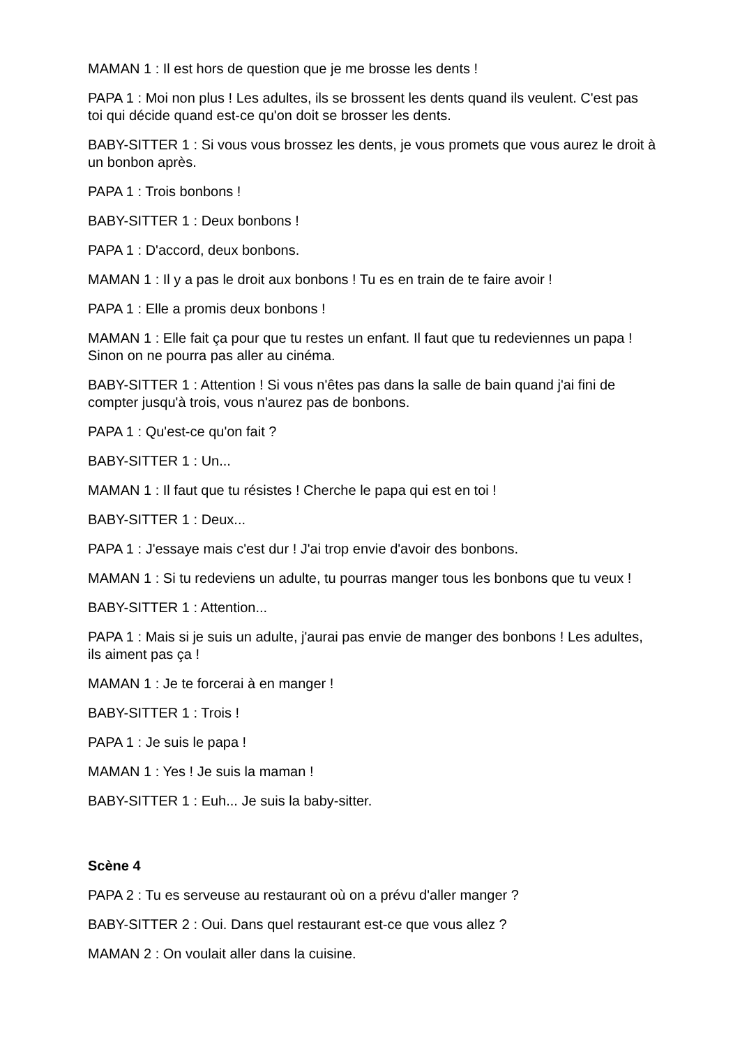MAMAN 1 : Il est hors de question que je me brosse les dents !
PAPA 1 : Moi non plus ! Les adultes, ils se brossent les dents quand ils veulent. C'est pas toi qui décide quand est-ce qu'on doit se brosser les dents.
BABY-SITTER 1 : Si vous vous brossez les dents, je vous promets que vous aurez le droit à un bonbon après.
PAPA 1 : Trois bonbons !
BABY-SITTER 1 : Deux bonbons !
PAPA 1 : D'accord, deux bonbons.
MAMAN 1 : Il y a pas le droit aux bonbons ! Tu es en train de te faire avoir !
PAPA 1 : Elle a promis deux bonbons !
MAMAN 1 : Elle fait ça pour que tu restes un enfant. Il faut que tu redeviennes un papa ! Sinon on ne pourra pas aller au cinéma.
BABY-SITTER 1 : Attention ! Si vous n'êtes pas dans la salle de bain quand j'ai fini de compter jusqu'à trois, vous n'aurez pas de bonbons.
PAPA 1 : Qu'est-ce qu'on fait ?
BABY-SITTER 1 : Un...
MAMAN 1 : Il faut que tu résistes ! Cherche le papa qui est en toi !
BABY-SITTER 1 : Deux...
PAPA 1 : J'essaye mais c'est dur ! J'ai trop envie d'avoir des bonbons.
MAMAN 1 : Si tu redeviens un adulte, tu pourras manger tous les bonbons que tu veux !
BABY-SITTER 1 : Attention...
PAPA 1 : Mais si je suis un adulte, j'aurai pas envie de manger des bonbons ! Les adultes, ils aiment pas ça !
MAMAN 1 : Je te forcerai à en manger !
BABY-SITTER 1 : Trois !
PAPA 1 : Je suis le papa !
MAMAN 1 : Yes ! Je suis la maman !
BABY-SITTER 1 : Euh... Je suis la baby-sitter.
Scène 4
PAPA 2 : Tu es serveuse au restaurant où on a prévu d'aller manger ?
BABY-SITTER 2 : Oui. Dans quel restaurant est-ce que vous allez ?
MAMAN 2 : On voulait aller dans la cuisine.